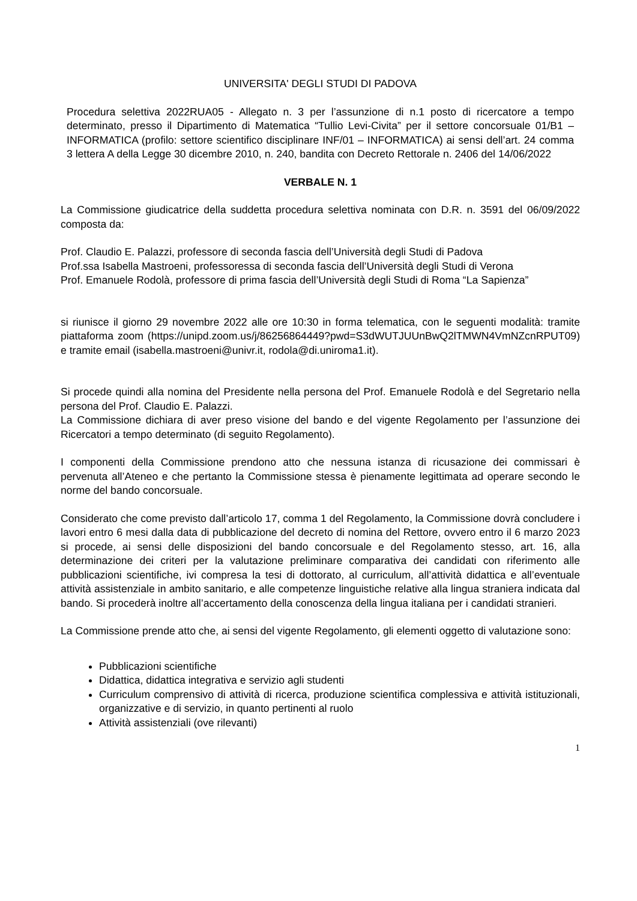UNIVERSITA' DEGLI STUDI DI PADOVA
Procedura selettiva 2022RUA05 - Allegato n. 3 per l’assunzione di n.1 posto di ricercatore a tempo determinato, presso il Dipartimento di Matematica “Tullio Levi-Civita” per il settore concorsuale 01/B1 – INFORMATICA (profilo: settore scientifico disciplinare INF/01 – INFORMATICA) ai sensi dell’art. 24 comma 3 lettera A della Legge 30 dicembre 2010, n. 240, bandita con Decreto Rettorale n. 2406 del 14/06/2022
VERBALE N. 1
La Commissione giudicatrice della suddetta procedura selettiva nominata con D.R. n. 3591 del 06/09/2022 composta da:
Prof. Claudio E. Palazzi, professore di seconda fascia dell’Università degli Studi di Padova
Prof.ssa Isabella Mastroeni, professoressa di seconda fascia dell’Università degli Studi di Verona
Prof. Emanuele Rodolà, professore di prima fascia dell’Università degli Studi di Roma “La Sapienza”
si riunisce il giorno 29 novembre 2022 alle ore 10:30 in forma telematica, con le seguenti modalità: tramite piattaforma zoom (https://unipd.zoom.us/j/86256864449?pwd=S3dWUTJUUnBwQ2lTMWN4VmNZcnRPUT09) e tramite email (isabella.mastroeni@univr.it, rodola@di.uniroma1.it).
Si procede quindi alla nomina del Presidente nella persona del Prof. Emanuele Rodolà e del Segretario nella persona del Prof. Claudio E. Palazzi.
La Commissione dichiara di aver preso visione del bando e del vigente Regolamento per l’assunzione dei Ricercatori a tempo determinato (di seguito Regolamento).
I componenti della Commissione prendono atto che nessuna istanza di ricusazione dei commissari è pervenuta all’Ateneo e che pertanto la Commissione stessa è pienamente legittimata ad operare secondo le norme del bando concorsuale.
Considerato che come previsto dall’articolo 17, comma 1 del Regolamento, la Commissione dovrà concludere i lavori entro 6 mesi dalla data di pubblicazione del decreto di nomina del Rettore, ovvero entro il 6 marzo 2023 si procede, ai sensi delle disposizioni del bando concorsuale e del Regolamento stesso, art. 16, alla determinazione dei criteri per la valutazione preliminare comparativa dei candidati con riferimento alle pubblicazioni scientifiche, ivi compresa la tesi di dottorato, al curriculum, all’attività didattica e all’eventuale attività assistenziale in ambito sanitario, e alle competenze linguistiche relative alla lingua straniera indicata dal bando. Si procederà inoltre all’accertamento della conoscenza della lingua italiana per i candidati stranieri.
La Commissione prende atto che, ai sensi del vigente Regolamento, gli elementi oggetto di valutazione sono:
Pubblicazioni scientifiche
Didattica, didattica integrativa e servizio agli studenti
Curriculum comprensivo di attività di ricerca, produzione scientifica complessiva e attività istituzionali, organizzative e di servizio, in quanto pertinenti al ruolo
Attività assistenziali (ove rilevanti)
1